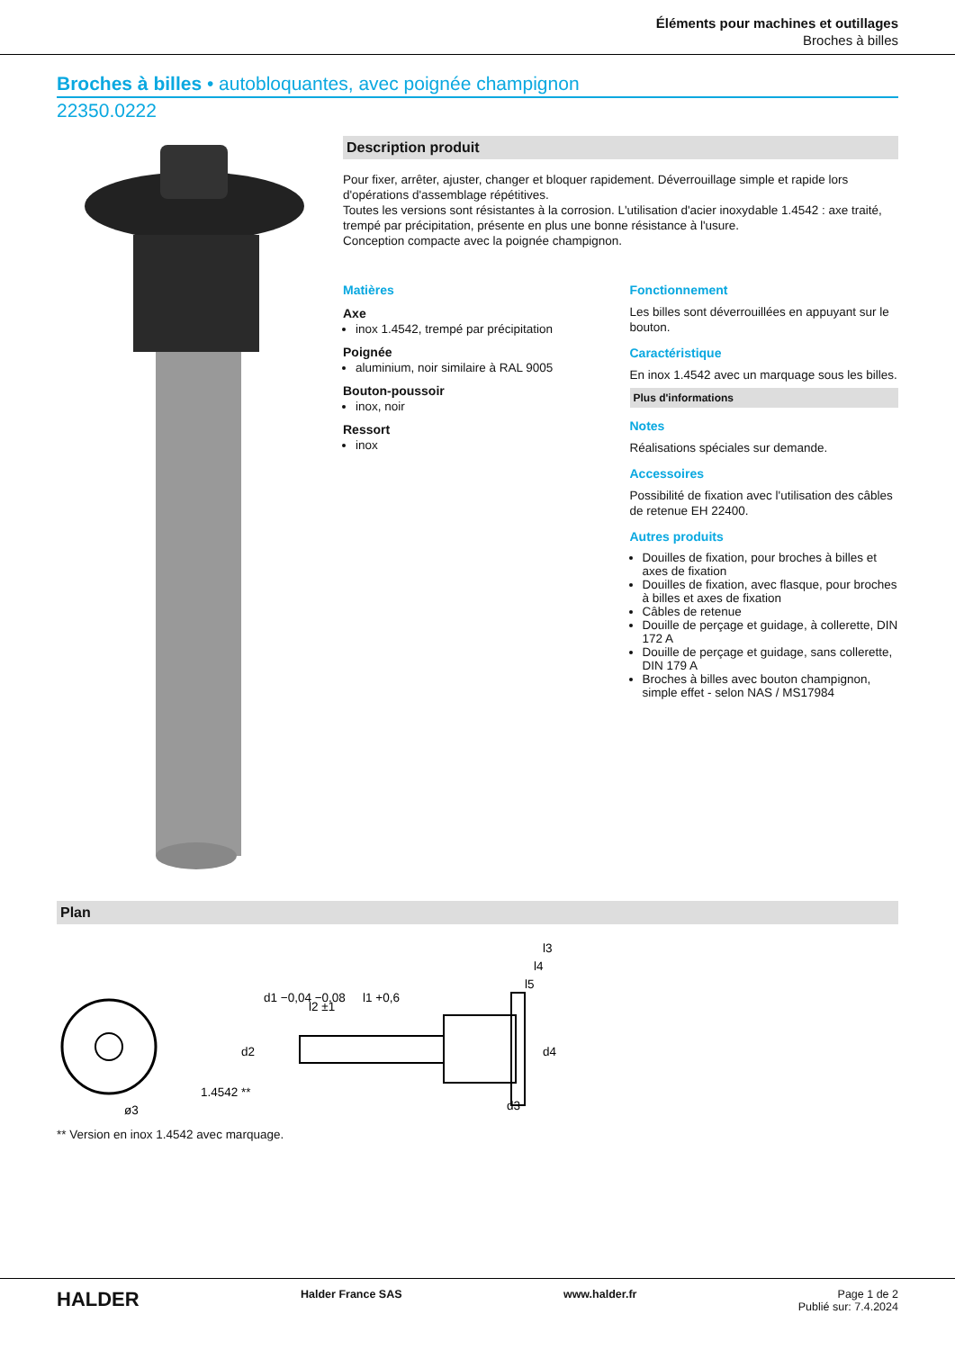Éléments pour machines et outillages
Broches à billes
Broches à billes • autobloquantes, avec poignée champignon
22350.0222
Description produit
Pour fixer, arrêter, ajuster, changer et bloquer rapidement. Déverrouillage simple et rapide lors d'opérations d'assemblage répétitives.
Toutes les versions sont résistantes à la corrosion. L'utilisation d'acier inoxydable 1.4542 : axe traité, trempé par précipitation, présente en plus une bonne résistance à l'usure.
Conception compacte avec la poignée champignon.
Matières
Axe
inox 1.4542, trempé par précipitation
Poignée
aluminium, noir similaire à RAL 9005
Bouton-poussoir
inox, noir
Ressort
inox
Fonctionnement
Les billes sont déverrouillées en appuyant sur le bouton.
Caractéristique
En inox 1.4542 avec un marquage sous les billes.
Plus d'informations
Notes
Réalisations spéciales sur demande.
Accessoires
Possibilité de fixation avec l'utilisation des câbles de retenue EH 22400.
Autres produits
Douilles de fixation, pour broches à billes et axes de fixation
Douilles de fixation, avec flasque, pour broches à billes et axes de fixation
Câbles de retenue
Douille de perçage et guidage, à collerette, DIN 172 A
Douille de perçage et guidage, sans collerette, DIN 179 A
Broches à billes avec bouton champignon, simple effet - selon NAS / MS17984
Plan
l3
l4
l5
l1 +0,6
l2 ±1
d1 −0,04 −0,08
d2
d3
d4
1.4542 **
ø3
** Version en inox 1.4542 avec marquage.
HALDER Halder France SAS www.halder.fr Page 1 de 2
Publié sur: 7.4.2024